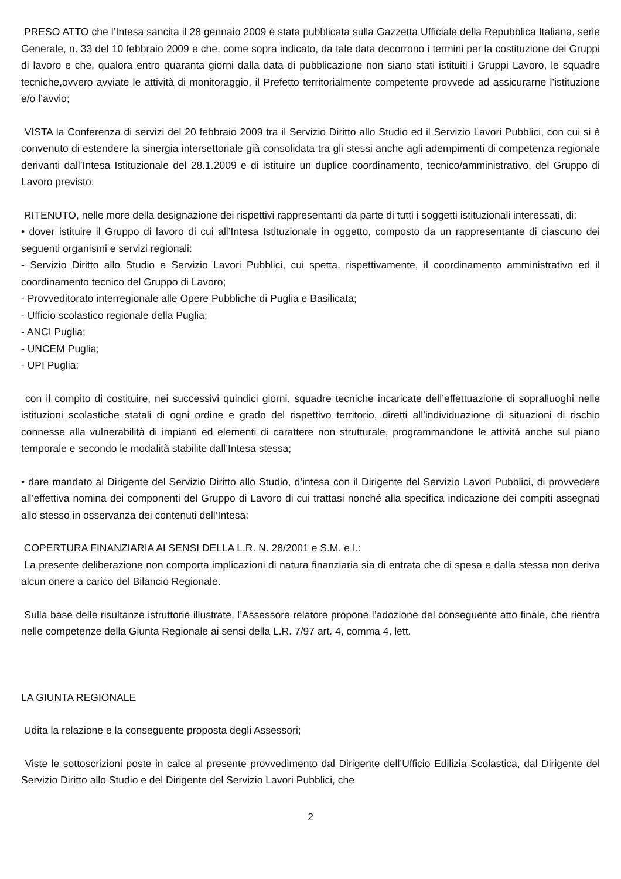PRESO ATTO che l’Intesa sancita il 28 gennaio 2009 è stata pubblicata sulla Gazzetta Ufficiale della Repubblica Italiana, serie Generale, n. 33 del 10 febbraio 2009 e che, come sopra indicato, da tale data decorrono i termini per la costituzione dei Gruppi di lavoro e che, qualora entro quaranta giorni dalla data di pubblicazione non siano stati istituiti i Gruppi Lavoro, le squadre tecniche,ovvero avviate le attività di monitoraggio, il Prefetto territorialmente competente provvede ad assicurarne l’istituzione e/o l’avvio;
VISTA la Conferenza di servizi del 20 febbraio 2009 tra il Servizio Diritto allo Studio ed il Servizio Lavori Pubblici, con cui si è convenuto di estendere la sinergia intersettoriale già consolidata tra gli stessi anche agli adempimenti di competenza regionale derivanti dall’Intesa Istituzionale del 28.1.2009 e di istituire un duplice coordinamento, tecnico/amministrativo, del Gruppo di Lavoro previsto;
RITENUTO, nelle more della designazione dei rispettivi rappresentanti da parte di tutti i soggetti istituzionali interessati, di:
• dover istituire il Gruppo di lavoro di cui all’Intesa Istituzionale in oggetto, composto da un rappresentante di ciascuno dei seguenti organismi e servizi regionali:
- Servizio Diritto allo Studio e Servizio Lavori Pubblici, cui spetta, rispettivamente, il coordinamento amministrativo ed il coordinamento tecnico del Gruppo di Lavoro;
- Provveditorato interregionale alle Opere Pubbliche di Puglia e Basilicata;
- Ufficio scolastico regionale della Puglia;
- ANCI Puglia;
- UNCEM Puglia;
- UPI Puglia;
con il compito di costituire, nei successivi quindici giorni, squadre tecniche incaricate dell’effettuazione di sopralluoghi nelle istituzioni scolastiche statali di ogni ordine e grado del rispettivo territorio, diretti all’individuazione di situazioni di rischio connesse alla vulnerabilità di impianti ed elementi di carattere non strutturale, programmandone le attività anche sul piano temporale e secondo le modalità stabilite dall’Intesa stessa;
• dare mandato al Dirigente del Servizio Diritto allo Studio, d’intesa con il Dirigente del Servizio Lavori Pubblici, di provvedere all’effettiva nomina dei componenti del Gruppo di Lavoro di cui trattasi nonché alla specifica indicazione dei compiti assegnati allo stesso in osservanza dei contenuti dell’Intesa;
COPERTURA FINANZIARIA AI SENSI DELLA L.R. N. 28/2001 e S.M. e I.:
La presente deliberazione non comporta implicazioni di natura finanziaria sia di entrata che di spesa e dalla stessa non deriva alcun onere a carico del Bilancio Regionale.
Sulla base delle risultanze istruttorie illustrate, l’Assessore relatore propone l’adozione del conseguente atto finale, che rientra nelle competenze della Giunta Regionale ai sensi della L.R. 7/97 art. 4, comma 4, lett.
LA GIUNTA REGIONALE
Udita la relazione e la conseguente proposta degli Assessori;
Viste le sottoscrizioni poste in calce al presente provvedimento dal Dirigente dell’Ufficio Edilizia Scolastica, dal Dirigente del Servizio Diritto allo Studio e del Dirigente del Servizio Lavori Pubblici, che
2